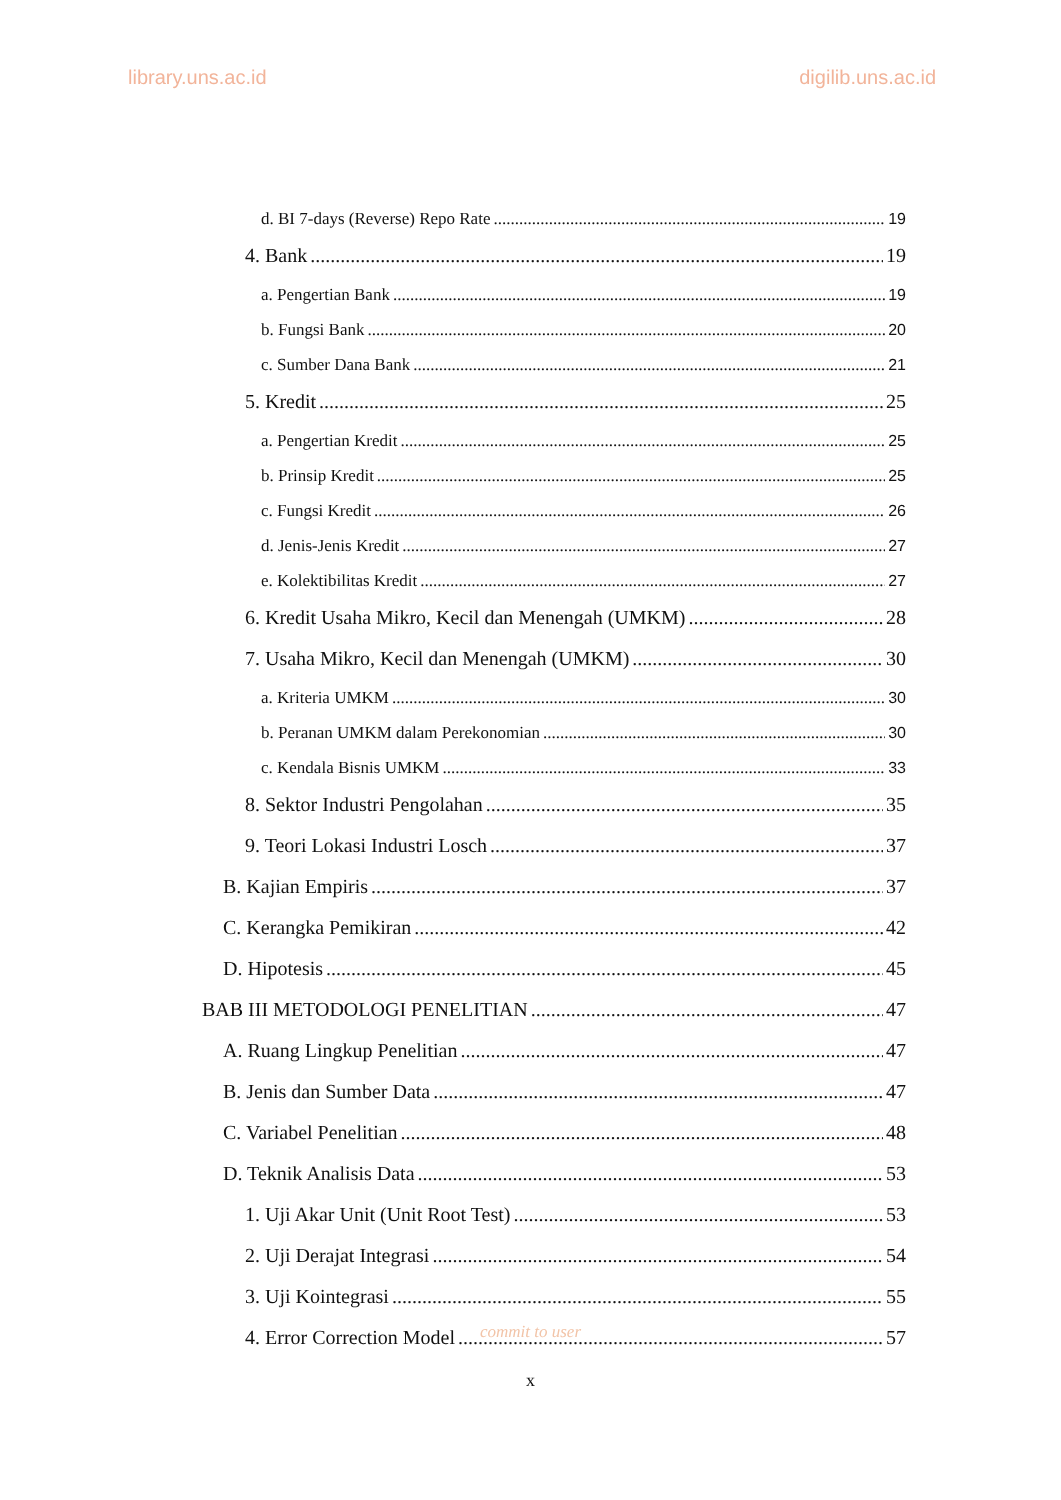library.uns.ac.id digilib.uns.ac.id
d. BI 7-days (Reverse) Repo Rate 19
4. Bank 19
a. Pengertian Bank 19
b. Fungsi Bank 20
c. Sumber Dana Bank 21
5. Kredit 25
a. Pengertian Kredit 25
b. Prinsip Kredit 25
c. Fungsi Kredit 26
d. Jenis-Jenis Kredit 27
e. Kolektibilitas Kredit 27
6. Kredit Usaha Mikro, Kecil dan Menengah (UMKM) 28
7. Usaha Mikro, Kecil dan Menengah (UMKM) 30
a. Kriteria UMKM 30
b. Peranan UMKM dalam Perekonomian 30
c. Kendala Bisnis UMKM 33
8. Sektor Industri Pengolahan 35
9. Teori Lokasi Industri Losch 37
B. Kajian Empiris 37
C. Kerangka Pemikiran 42
D. Hipotesis 45
BAB III METODOLOGI PENELITIAN 47
A. Ruang Lingkup Penelitian 47
B. Jenis dan Sumber Data 47
C. Variabel Penelitian 48
D. Teknik Analisis Data 53
1. Uji Akar Unit (Unit Root Test) 53
2. Uji Derajat Integrasi 54
3. Uji Kointegrasi 55
4. Error Correction Model 57
commit to user
x